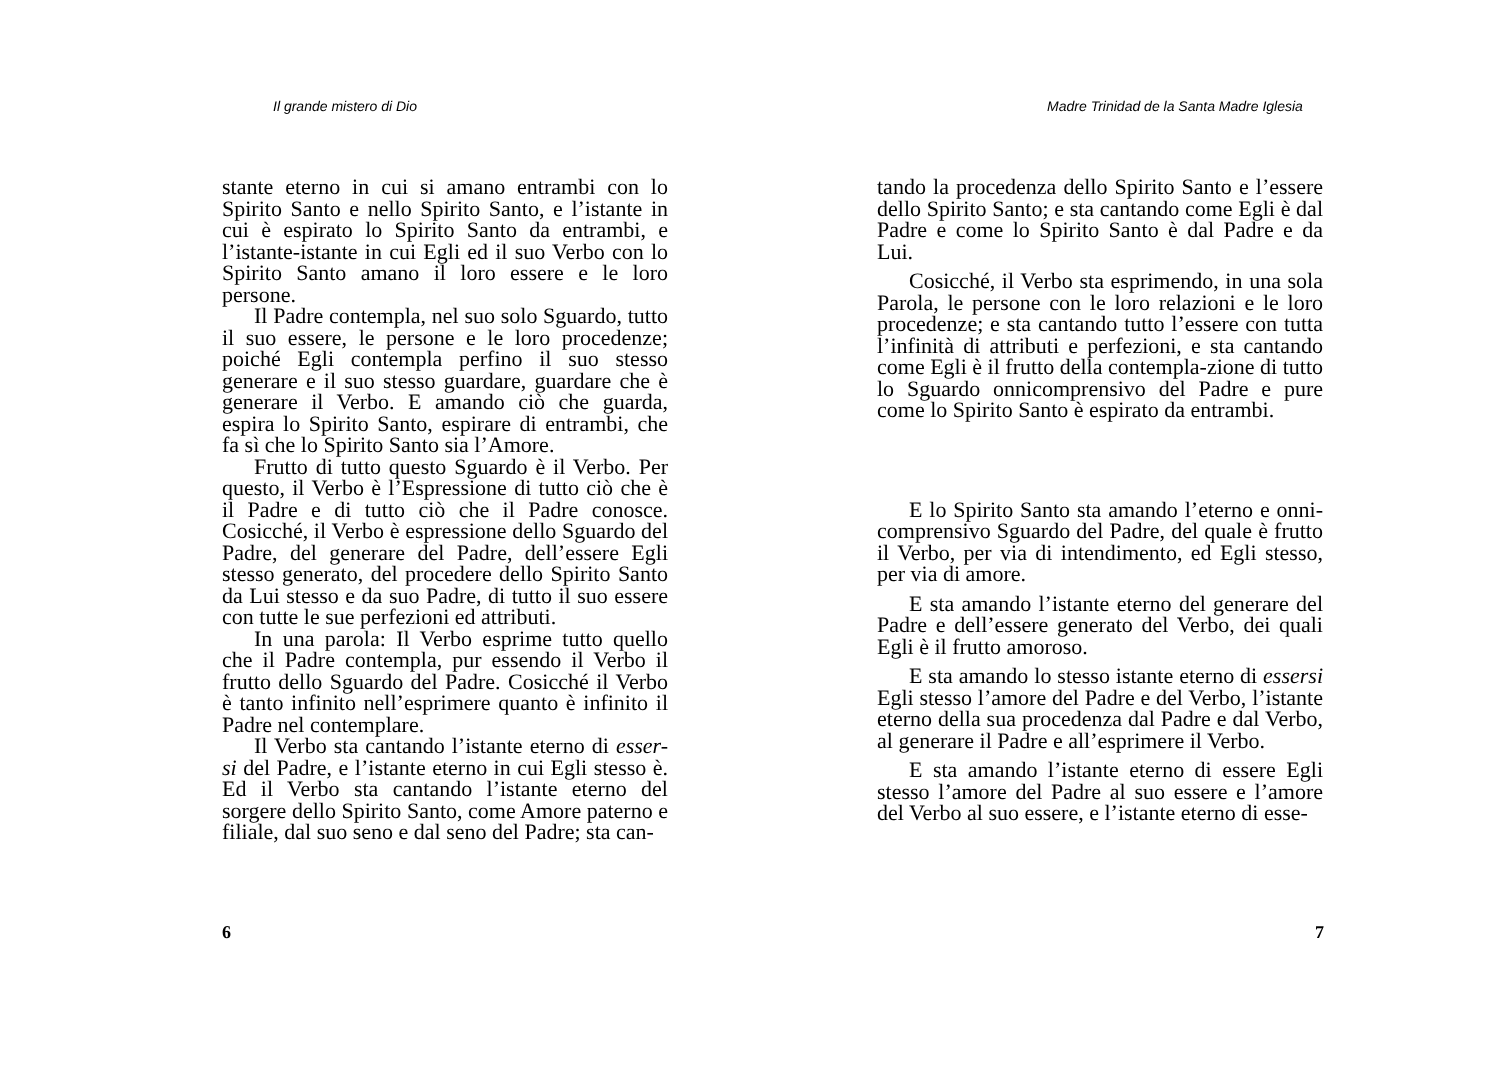Il grande mistero di Dio
stante eterno in cui si amano entrambi con lo Spirito Santo e nello Spirito Santo, e l’istante in cui è espirato lo Spirito Santo da entrambi, e l’istante-istante in cui Egli ed il suo Verbo con lo Spirito Santo amano il loro essere e le loro persone.
Il Padre contempla, nel suo solo Sguardo, tutto il suo essere, le persone e le loro procedenze; poiché Egli contempla perfino il suo stesso generare e il suo stesso guardare, guardare che è generare il Verbo. E amando ciò che guarda, espira lo Spirito Santo, espirare di entrambi, che fa sì che lo Spirito Santo sia l’Amore.
Frutto di tutto questo Sguardo è il Verbo. Per questo, il Verbo è l’Espressione di tutto ciò che è il Padre e di tutto ciò che il Padre conosce. Cosicché, il Verbo è espressione dello Sguardo del Padre, del generare del Padre, dell’essere Egli stesso generato, del procedere dello Spirito Santo da Lui stesso e da suo Padre, di tutto il suo essere con tutte le sue perfezioni ed attributi.
In una parola: Il Verbo esprime tutto quello che il Padre contempla, pur essendo il Verbo il frutto dello Sguardo del Padre. Cosicché il Verbo è tanto infinito nell’esprimere quanto è infinito il Padre nel contemplare.
Il Verbo sta cantando l’istante eterno di esser-si del Padre, e l’istante eterno in cui Egli stesso è. Ed il Verbo sta cantando l’istante eterno del sorgere dello Spirito Santo, come Amore paterno e filiale, dal suo seno e dal seno del Padre; sta can-
6
Madre Trinidad de la Santa Madre Iglesia
tando la procedenza dello Spirito Santo e l’essere dello Spirito Santo; e sta cantando come Egli è dal Padre e come lo Spirito Santo è dal Padre e da Lui.
Cosicché, il Verbo sta esprimendo, in una sola Parola, le persone con le loro relazioni e le loro procedenze; e sta cantando tutto l’essere con tutta l’infinità di attributi e perfezioni, e sta cantando come Egli è il frutto della contempla-zione di tutto lo Sguardo onnicomprensivo del Padre e pure come lo Spirito Santo è espirato da entrambi.
E lo Spirito Santo sta amando l’eterno e onni-comprensivo Sguardo del Padre, del quale è frutto il Verbo, per via di intendimento, ed Egli stesso, per via di amore.
E sta amando l’istante eterno del generare del Padre e dell’essere generato del Verbo, dei quali Egli è il frutto amoroso.
E sta amando lo stesso istante eterno di essersi Egli stesso l’amore del Padre e del Verbo, l’istante eterno della sua procedenza dal Padre e dal Verbo, al generare il Padre e all’esprimere il Verbo.
E sta amando l’istante eterno di essere Egli stesso l’amore del Padre al suo essere e l’amore del Verbo al suo essere, e l’istante eterno di esse-
7